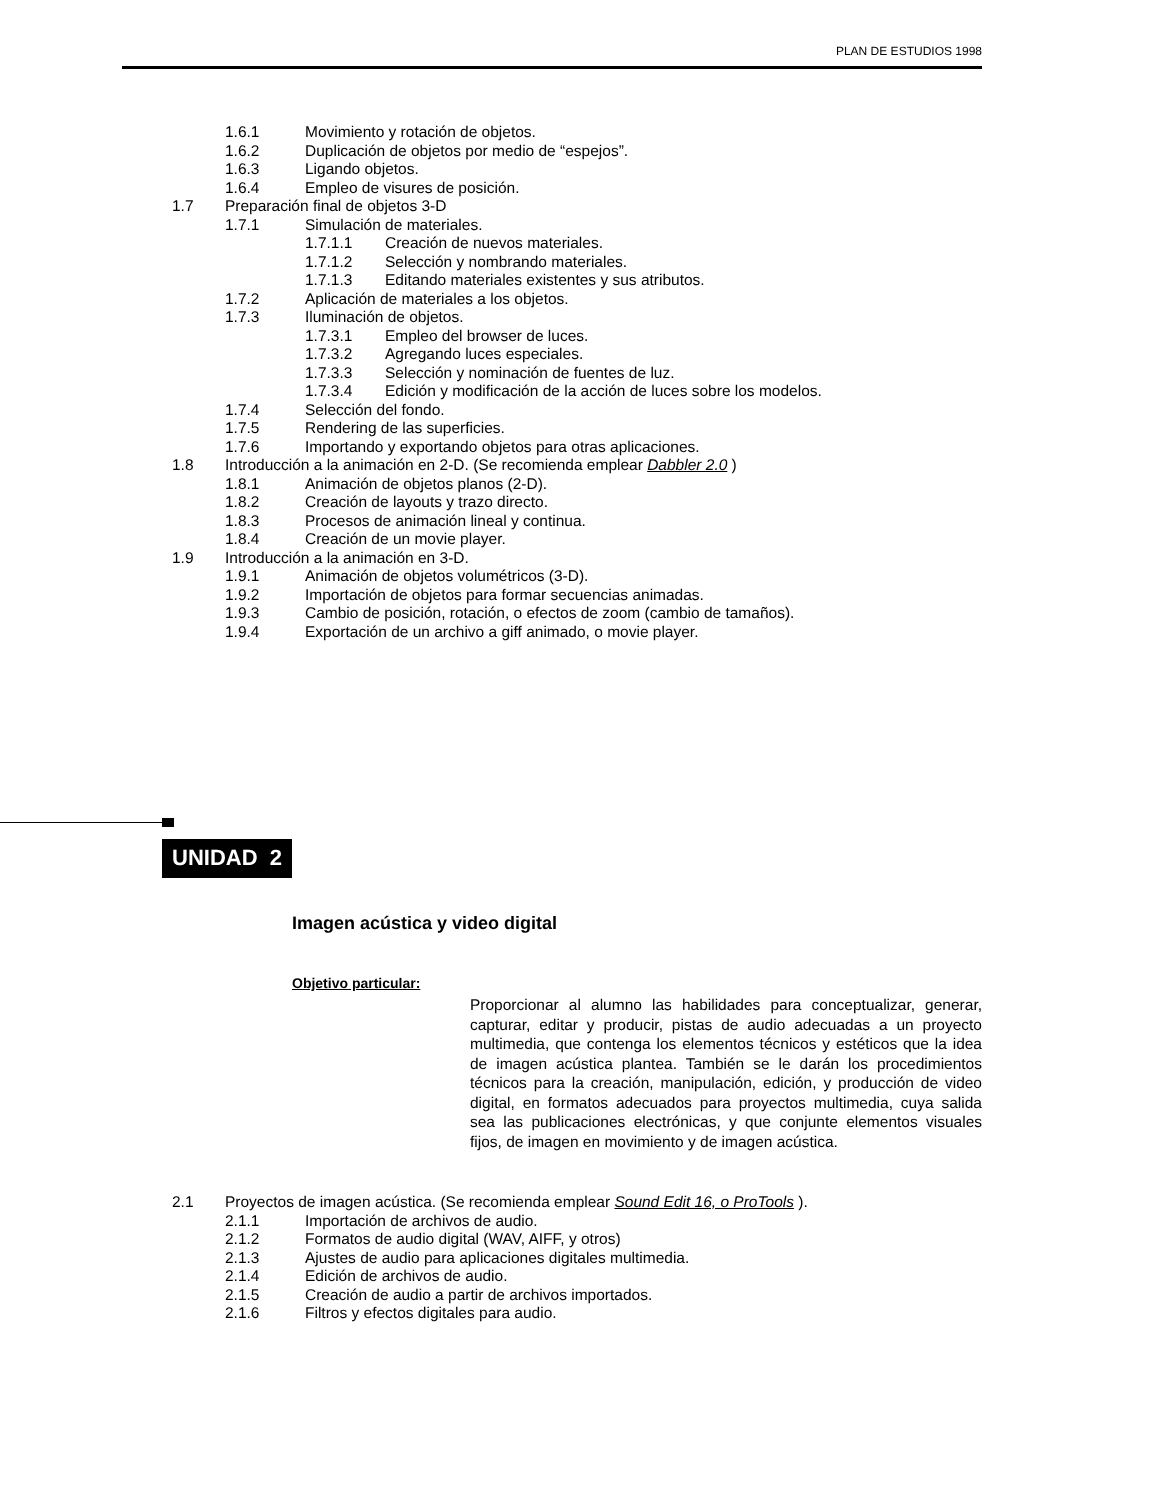PLAN DE ESTUDIOS 1998
1.6.1 Movimiento y rotación de objetos.
1.6.2 Duplicación de objetos por medio de “espejos”.
1.6.3 Ligando objetos.
1.6.4 Empleo de visures de posición.
1.7 Preparación final de objetos 3-D
1.7.1 Simulación de materiales.
1.7.1.1 Creación de nuevos materiales.
1.7.1.2 Selección y nombrando materiales.
1.7.1.3 Editando materiales existentes y sus atributos.
1.7.2 Aplicación de materiales a los objetos.
1.7.3 Iluminación de objetos.
1.7.3.1 Empleo del browser de luces.
1.7.3.2 Agregando luces especiales.
1.7.3.3 Selección y nominación de fuentes de luz.
1.7.3.4 Edición y modificación de la acción de luces sobre los modelos.
1.7.4 Selección del fondo.
1.7.5 Rendering de las superficies.
1.7.6 Importando y exportando objetos para otras aplicaciones.
1.8 Introducción a la animación en 2-D. (Se recomienda emplear Dabbler 2.0 )
1.8.1 Animación de objetos planos (2-D).
1.8.2 Creación de layouts y trazo directo.
1.8.3 Procesos de animación lineal y continua.
1.8.4 Creación de un movie player.
1.9 Introducción a la animación en 3-D.
1.9.1 Animación de objetos volumétricos (3-D).
1.9.2 Importación de objetos para formar secuencias animadas.
1.9.3 Cambio de posición, rotación, o efectos de zoom (cambio de tamaños).
1.9.4 Exportación de un archivo a giff animado, o movie player.
UNIDAD 2
Imagen acústica y video digital
Objetivo particular:
Proporcionar al alumno las habilidades para conceptualizar, generar, capturar, editar y producir, pistas de audio adecuadas a un proyecto multimedia, que contenga los elementos técnicos y estéticos que la idea de imagen acústica plantea. También se le darán los procedimientos técnicos para la creación, manipulación, edición, y producción de video digital, en formatos adecuados para proyectos multimedia, cuya salida sea las publicaciones electrónicas, y que conjunte elementos visuales fijos, de imagen en movimiento y de imagen acústica.
2.1 Proyectos de imagen acústica. (Se recomienda emplear Sound Edit 16, o ProTools ).
2.1.1 Importación de archivos de audio.
2.1.2 Formatos de audio digital (WAV, AIFF, y otros)
2.1.3 Ajustes de audio para aplicaciones digitales multimedia.
2.1.4 Edición de archivos de audio.
2.1.5 Creación de audio a partir de archivos importados.
2.1.6 Filtros y efectos digitales para audio.